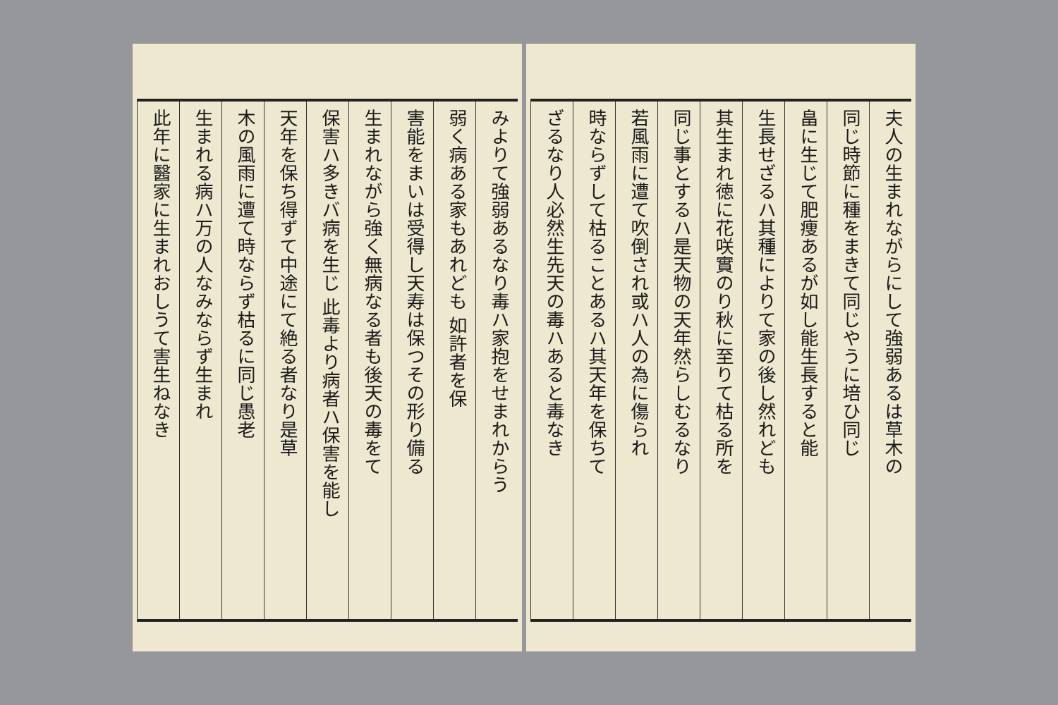みよりて強弱あるなり毒ハ家抱をせまれからう
弱く病ある家もあれども 如許者を保
害能をまいは受得し天寿は保つその形り備る
生まれながら強く無病なる者も後天の毒をて
保害ハ多きバ病を生じ 此毒より病者ハ保害を能し
天年を保ち得ずて中途にて絶る者なり是草
木の風雨に遭て時ならず枯るに同じ愚老
生まれる病ハ万の人なみならず生まれ
此年に醫家に生まれおしうて害生ねなき
夫人の生まれながらにして強弱あるは草木の
同じ時節に種をまきて同じやうに培ひ同じ
畠に生じて肥痩あるが如し能生長すると能
生長せざるハ其種によりて家の後し然れども
其生まれ徳に花咲實のり秋に至りて枯る所を
同じ事とするハ是天物の天年然らしむるなり
若風雨に遭て吹倒され或ハ人の為に傷られ
時ならずして枯ることあるハ其天年を保ちて
ざるなり人必然生先天の毒ハあると毒なき